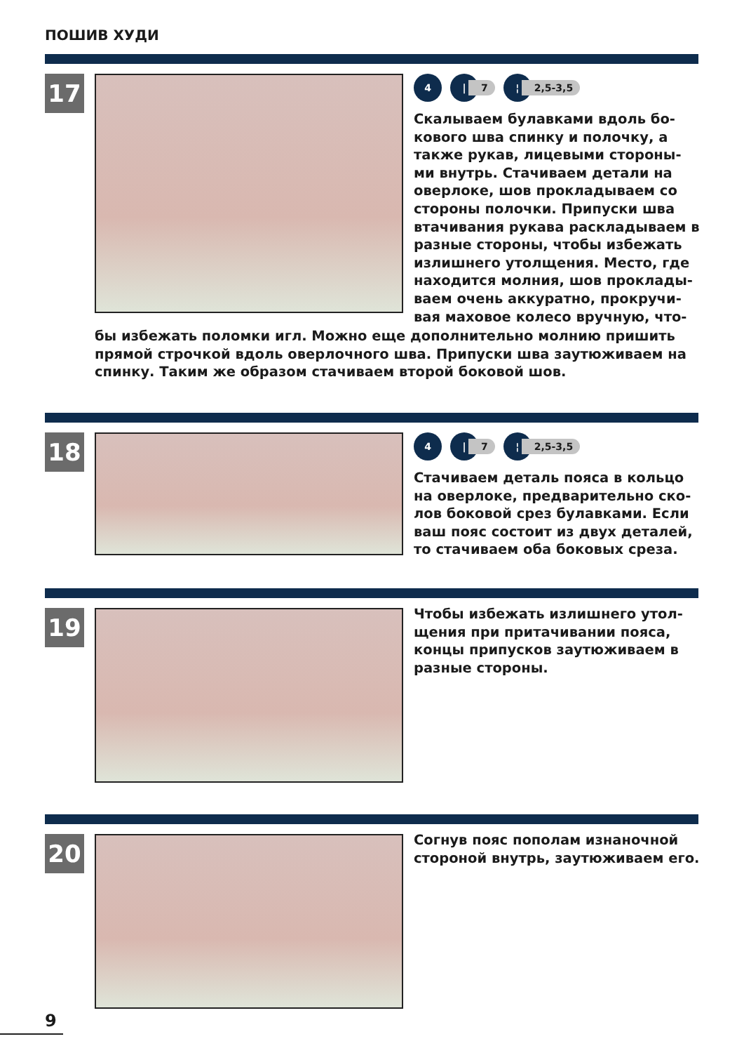ПОШИВ ХУДИ
17
4 |
7
¦
2,5-3,5
Скалываем булавками вдоль бо-кового шва спинку и полочку, а также рукав, лицевыми стороны-ми внутрь. Стачиваем детали на оверлоке, шов прокладываем со стороны полочки. Припуски шва втачивания рукава раскладываем в разные стороны, чтобы избежать излишнего утолщения. Место, где находится молния, шов проклады-ваем очень аккуратно, прокручи-вая маховое колесо вручную, что-
бы избежать поломки игл. Можно еще дополнительно молнию пришить прямой строчкой вдоль оверлочного шва. Припуски шва заутюживаем на спинку. Таким же образом стачиваем второй боковой шов.
18
4 |
7
¦
2,5-3,5
Стачиваем деталь пояса в кольцо на оверлоке, предварительно ско-лов боковой срез булавками. Если ваш пояс состоит из двух деталей, то стачиваем оба боковых среза.
19
Чтобы избежать излишнего утол-щения при притачивании пояса, концы припусков заутюживаем в разные стороны.
20
Согнув пояс пополам изнаночной стороной внутрь, заутюживаем его.
9